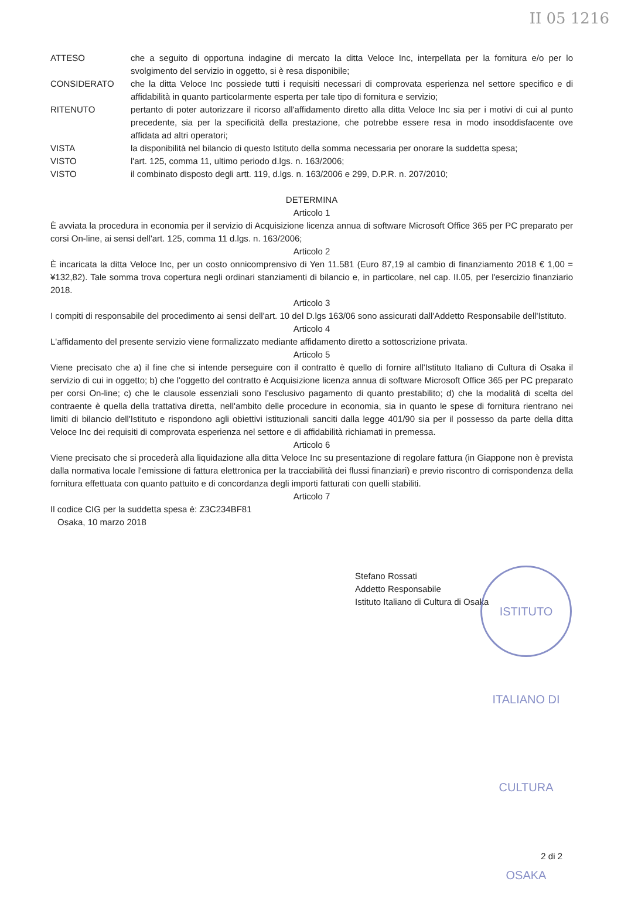II 05 1216
ATTESO che a seguito di opportuna indagine di mercato la ditta Veloce Inc, interpellata per la fornitura e/o per lo svolgimento del servizio in oggetto, si è resa disponibile;
CONSIDERATO che la ditta Veloce Inc possiede tutti i requisiti necessari di comprovata esperienza nel settore specifico e di affidabilità in quanto particolarmente esperta per tale tipo di fornitura e servizio;
RITENUTO pertanto di poter autorizzare il ricorso all'affidamento diretto alla ditta Veloce Inc sia per i motivi di cui al punto precedente, sia per la specificità della prestazione, che potrebbe essere resa in modo insoddisfacente ove affidata ad altri operatori;
VISTA la disponibilità nel bilancio di questo Istituto della somma necessaria per onorare la suddetta spesa;
VISTO l'art. 125, comma 11, ultimo periodo d.lgs. n. 163/2006;
VISTO il combinato disposto degli artt. 119, d.lgs. n. 163/2006 e 299, D.P.R. n. 207/2010;
DETERMINA
Articolo 1
È avviata la procedura in economia per il servizio di Acquisizione licenza annua di software Microsoft Office 365 per PC preparato per corsi On-line, ai sensi dell'art. 125, comma 11 d.lgs. n. 163/2006;
Articolo 2
È incaricata la ditta Veloce Inc, per un costo onnicomprensivo di Yen 11.581 (Euro 87,19 al cambio di finanziamento 2018 € 1,00 = ¥132,82). Tale somma trova copertura negli ordinari stanziamenti di bilancio e, in particolare, nel cap. II.05, per l'esercizio finanziario 2018.
Articolo 3
I compiti di responsabile del procedimento ai sensi dell'art. 10 del D.lgs 163/06 sono assicurati dall'Addetto Responsabile dell'Istituto.
Articolo 4
L'affidamento del presente servizio viene formalizzato mediante affidamento diretto a sottoscrizione privata.
Articolo 5
Viene precisato che a) il fine che si intende perseguire con il contratto è quello di fornire all'Istituto Italiano di Cultura di Osaka il servizio di cui in oggetto; b) che l'oggetto del contratto è Acquisizione licenza annua di software Microsoft Office 365 per PC preparato per corsi On-line; c) che le clausole essenziali sono l'esclusivo pagamento di quanto prestabilito; d) che la modalità di scelta del contraente è quella della trattativa diretta, nell'ambito delle procedure in economia, sia in quanto le spese di fornitura rientrano nei limiti di bilancio dell'Istituto e rispondono agli obiettivi istituzionali sanciti dalla legge 401/90 sia per il possesso da parte della ditta Veloce Inc dei requisiti di comprovata esperienza nel settore e di affidabilità richiamati in premessa.
Articolo 6
Viene precisato che si procederà alla liquidazione alla ditta Veloce Inc su presentazione di regolare fattura (in Giappone non è prevista dalla normativa locale l'emissione di fattura elettronica per la tracciabilità dei flussi finanziari) e previo riscontro di corrispondenza della fornitura effettuata con quanto pattuito e di concordanza degli importi fatturati con quelli stabiliti.
Articolo 7
Il codice CIG per la suddetta spesa è: Z3C234BF81
Osaka, 10 marzo 2018
Stefano Rossati
Addetto Responsabile
Istituto Italiano di Cultura di Osaka
ISTITUTO ITALIANO DI CULTURA OSAKA
2 di 2